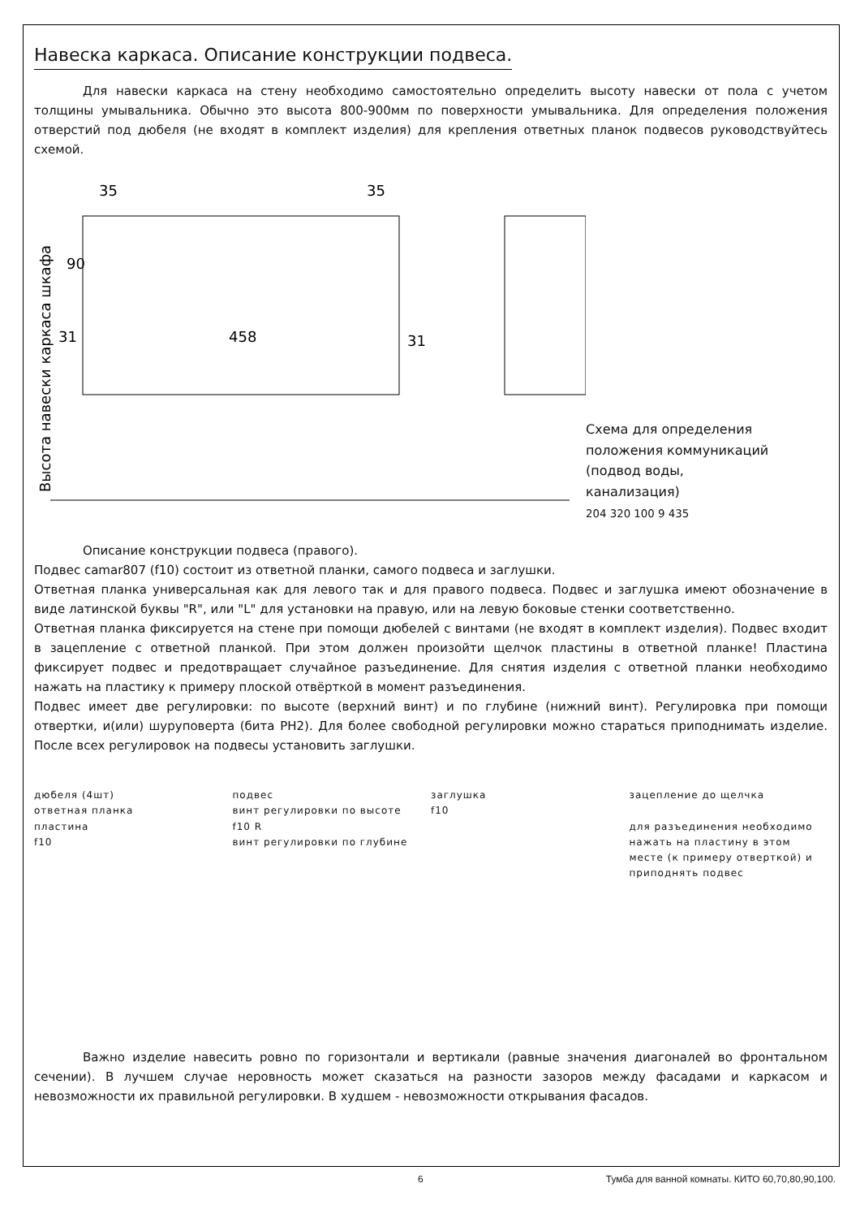Навеска каркаса. Описание конструкции подвеса.
Для навески каркаса на стену необходимо самостоятельно определить высоту навески от пола с учетом толщины умывальника. Обычно это высота 800-900мм по поверхности умывальника. Для определения положения отверстий под дюбеля (не входят в комплект изделия) для крепления ответных планок подвесов руководствуйтесь схемой.
35
35
90
31
458
31
Высота навески каркаса шкафа
Схема для определения положения коммуникаций (подвод воды, канализация)
204 320 100 9 435
Описание конструкции подвеса (правого).
Подвес camar807 (f10) состоит из ответной планки, самого подвеса и заглушки.
Ответная планка универсальная как для левого так и для правого подвеса. Подвес и заглушка имеют обозначение в виде латинской буквы "R", или "L" для установки на правую, или на левую боковые стенки соответственно.
Ответная планка фиксируется на стене при помощи дюбелей с винтами (не входят в комплект изделия). Подвес входит в зацепление с ответной планкой. При этом должен произойти щелчок пластины в ответной планке! Пластина фиксирует подвес и предотвращает случайное разъединение. Для снятия изделия с ответной планки необходимо нажать на пластику к примеру плоской отвёрткой в момент разъединения.
Подвес имеет две регулировки: по высоте (верхний винт) и по глубине (нижний винт). Регулировка при помощи отвертки, и(или) шуруповерта (бита PH2). Для более свободной регулировки можно стараться приподнимать изделие. После всех регулировок на подвесы установить заглушки.
дюбеля (4шт)
ответная планка
пластина
f10
подвес
винт регулировки по высоте
f10 R
винт регулировки по глубине
заглушка
f10
зацепление до щелчка
для разъединения необходимо нажать на пластину в этом месте (к примеру отверткой) и приподнять подвес
Важно изделие навесить ровно по горизонтали и вертикали (равные значения диагоналей во фронтальном сечении). В лучшем случае неровность может сказаться на разности зазоров между фасадами и каркасом и невозможности их правильной регулировки. В худшем - невозможности открывания фасадов.
6 Тумба для ванной комнаты. КИТО 60,70,80,90,100.